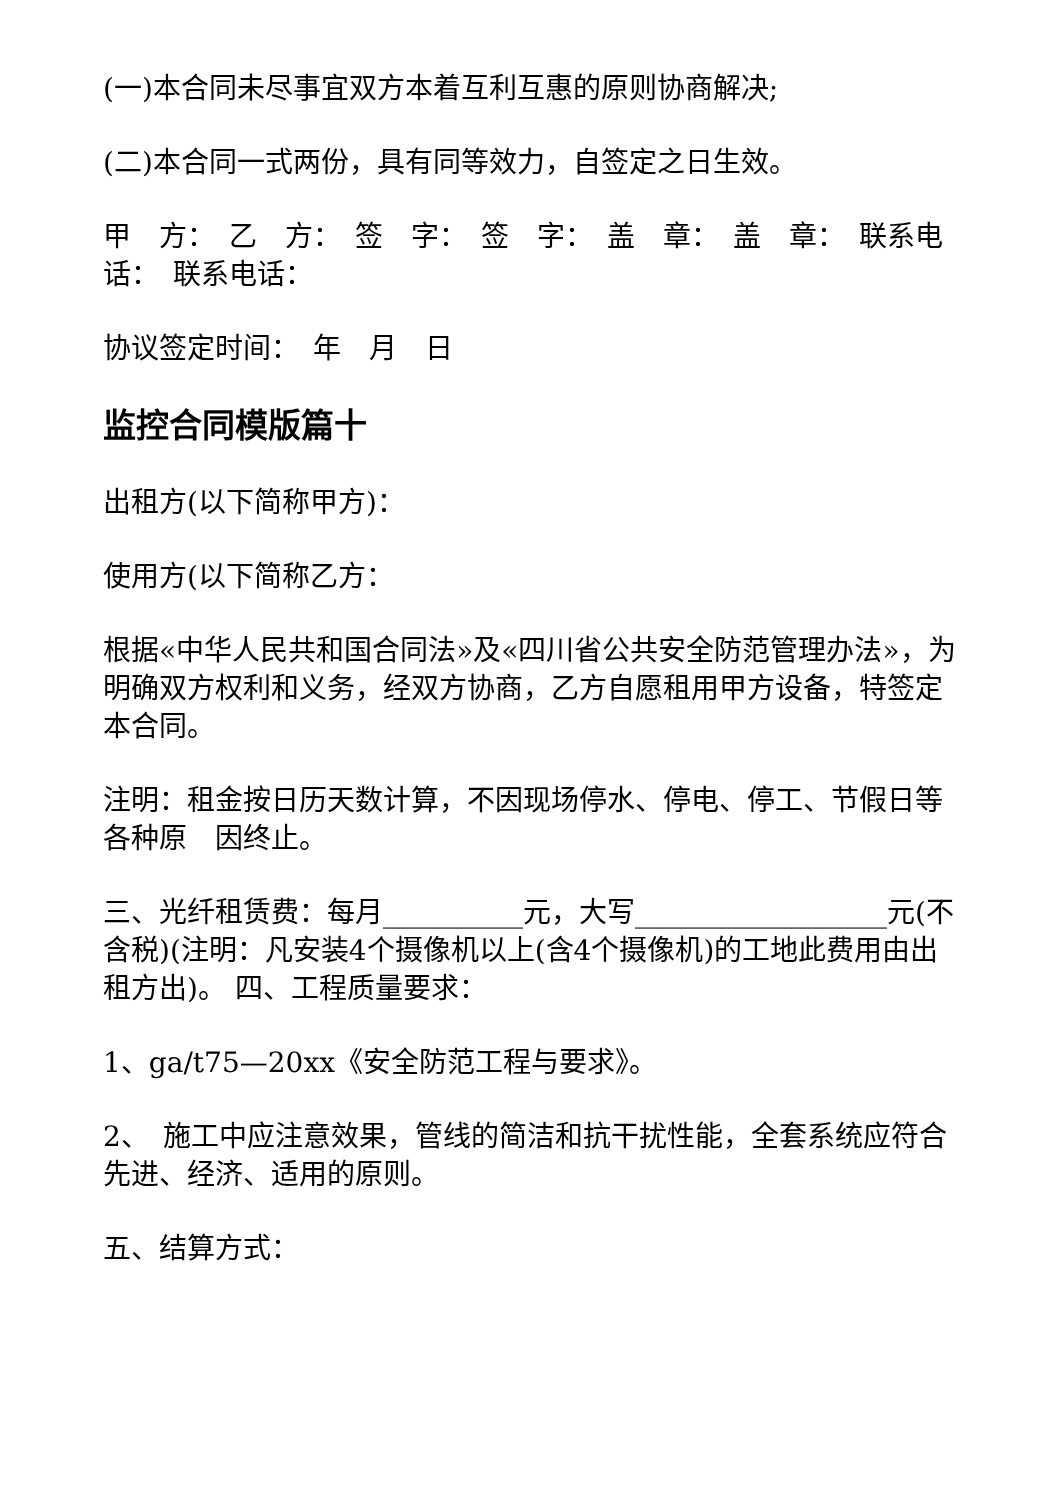(一)本合同未尽事宜双方本着互利互惠的原则协商解决;
(二)本合同一式两份，具有同等效力，自签定之日生效。
甲　方：　乙　方：　签　字：　签　字：　盖　章：　盖　章：　联系电话：　联系电话：
协议签定时间：　年　月　日
监控合同模版篇十
出租方(以下简称甲方)：
使用方(以下简称乙方：
根据«中华人民共和国合同法»及«四川省公共安全防范管理办法»，为明确双方权利和义务，经双方协商，乙方自愿租用甲方设备，特签定本合同。
注明：租金按日历天数计算，不因现场停水、停电、停工、节假日等各种原　因终止。
三、光纤租赁费：每月__________元，大写__________________元(不含税)(注明：凡安装4个摄像机以上(含4个摄像机)的工地此费用由出租方出)。 四、工程质量要求：
1、ga/t75—20xx《安全防范工程与要求》。
2、　施工中应注意效果，管线的简洁和抗干扰性能，全套系统应符合先进、经济、适用的原则。
五、结算方式：